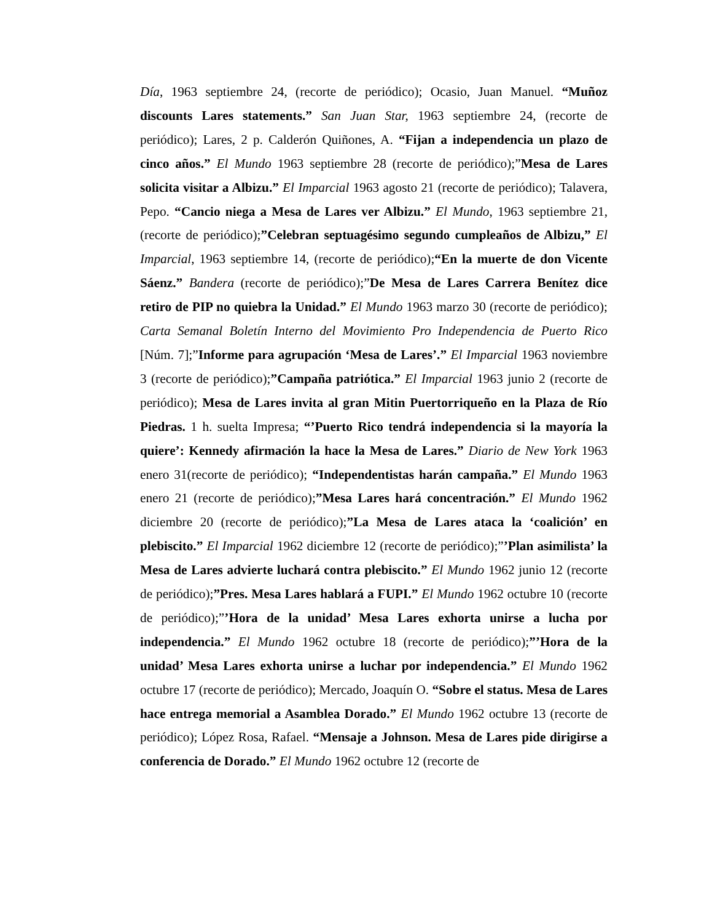Día, 1963 septiembre 24, (recorte de periódico); Ocasio, Juan Manuel. “Muñoz discounts Lares statements.” San Juan Star, 1963 septiembre 24, (recorte de periódico); Lares, 2 p. Calderón Quiñones, A. “Fijan a independencia un plazo de cinco años.” El Mundo 1963 septiembre 28 (recorte de periódico);”Mesa de Lares solicita visitar a Albizu.” El Imparcial 1963 agosto 21 (recorte de periódico); Talavera, Pepo. “Cancio niega a Mesa de Lares ver Albizu.” El Mundo, 1963 septiembre 21, (recorte de periódico);”Celebran septuagésimo segundo cumpleaños de Albizu,” El Imparcial, 1963 septiembre 14, (recorte de periódico);“En la muerte de don Vicente Sáenz.” Bandera (recorte de periódico);”De Mesa de Lares Carrera Benítez dice retiro de PIP no quiebra la Unidad.” El Mundo 1963 marzo 30 (recorte de periódico); Carta Semanal Boletín Interno del Movimiento Pro Independencia de Puerto Rico [Núm. 7];”Informe para agrupación ‘Mesa de Lares’.” El Imparcial 1963 noviembre 3 (recorte de periódico);”Campaña patriótica.” El Imparcial 1963 junio 2 (recorte de periódico); Mesa de Lares invita al gran Mitin Puertorriqueño en la Plaza de Río Piedras. 1 h. suelta Impresa; “’Puerto Rico tendrá independencia si la mayoría la quiere’: Kennedy afirmación la hace la Mesa de Lares.” Diario de New York 1963 enero 31(recorte de periódico); “Independentistas harán campaña.” El Mundo 1963 enero 21 (recorte de periódico);”Mesa Lares hará concentración.” El Mundo 1962 diciembre 20 (recorte de periódico);”La Mesa de Lares ataca la ‘coalición’ en plebiscito.” El Imparcial 1962 diciembre 12 (recorte de periódico);”’Plan asimilista’ la Mesa de Lares advierte luchará contra plebiscito.” El Mundo 1962 junio 12 (recorte de periódico);”Pres. Mesa Lares hablará a FUPI.” El Mundo 1962 octubre 10 (recorte de periódico);”’Hora de la unidad’ Mesa Lares exhorta unirse a lucha por independencia.” El Mundo 1962 octubre 18 (recorte de periódico);”’Hora de la unidad’ Mesa Lares exhorta unirse a luchar por independencia.” El Mundo 1962 octubre 17 (recorte de periódico); Mercado, Joaquín O. “Sobre el status. Mesa de Lares hace entrega memorial a Asamblea Dorado.” El Mundo 1962 octubre 13 (recorte de periódico); López Rosa, Rafael. “Mensaje a Johnson. Mesa de Lares pide dirigirse a conferencia de Dorado.” El Mundo 1962 octubre 12 (recorte de